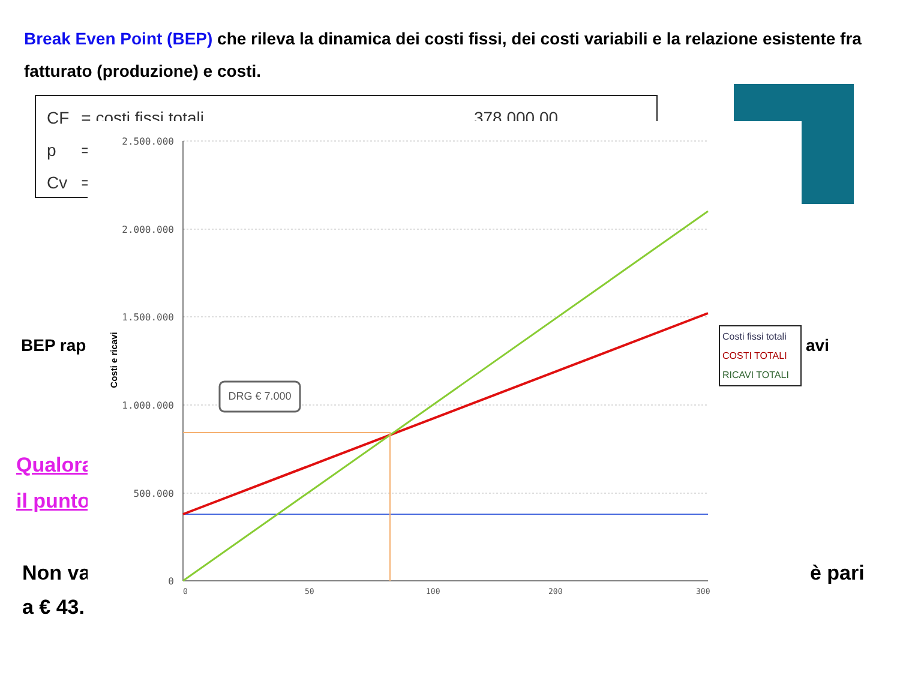Break Even Point (BEP) che rileva la dinamica dei costi fissi, dei costi variabili e la relazione esistente fra fatturato (produzione) e costi.
| CF | = costi fissi totali | 378.000,00 |
| p | = | |
| Cv | = | |
BEP rap avi
Qualora
il punto
Non va è pari
a € 43.
2.500.000
2.000.000
1.500.000
1.000.000
500.000
0
Costi e ricavi
DRG € 7.000
0
50
100
200
300
Costi fissi totali
COSTI TOTALI
RICAVI TOTALI